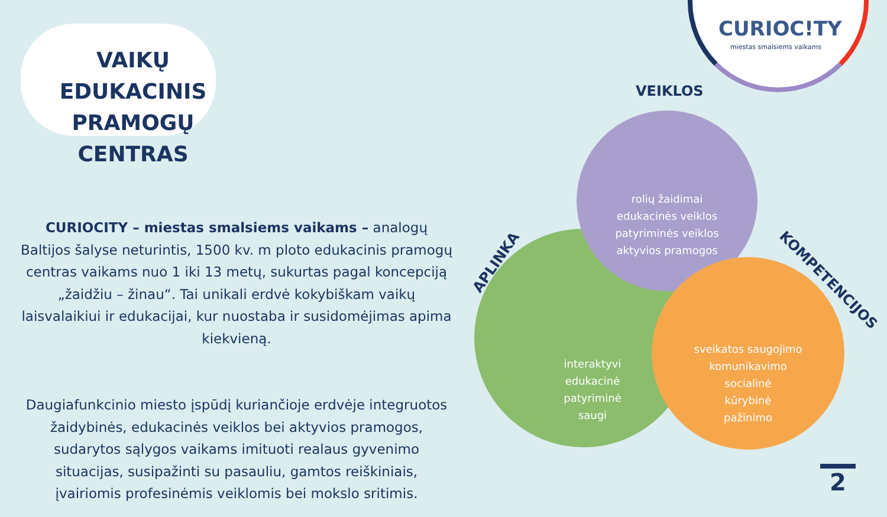VAIKŲ EDUKACINIS PRAMOGŲ CENTRAS
CURIOCITY – miestas smalsiems vaikams – analogų Baltijos šalyse neturintis, 1500 kv. m ploto edukacinis pramogų centras vaikams nuo 1 iki 13 metų, sukurtas pagal koncepciją „žaidžiu – žinau“. Tai unikali erdvė kokybiškam vaikų laisvalaikiui ir edukacijai, kur nuostaba ir susidomėjimas apima kiekvieną.
Daugiafunkcinio miesto įspūdį kuriančioje erdvėje integruotos žaidybinės, edukacinės veiklos bei aktyvios pramogos, sudarytos sąlygos vaikams imituoti realaus gyvenimo situacijas, susipažinti su pasauliu, gamtos reiškiniais, įvairiomis profesinėmis veiklomis bei mokslo sritimis.
CURIOC!TY
miestas smalsiems vaikams
VEIKLOS
APLINKA
KOMPETENCIJOS
interaktyvi
edukacinė
patyriminė
saugi
rolių žaidimai
edukacinės veiklos
patyriminės veiklos
aktyvios pramogos
sveikatos saugojimo
komunikavimo
socialinė
kūrybinė
pažinimo
2